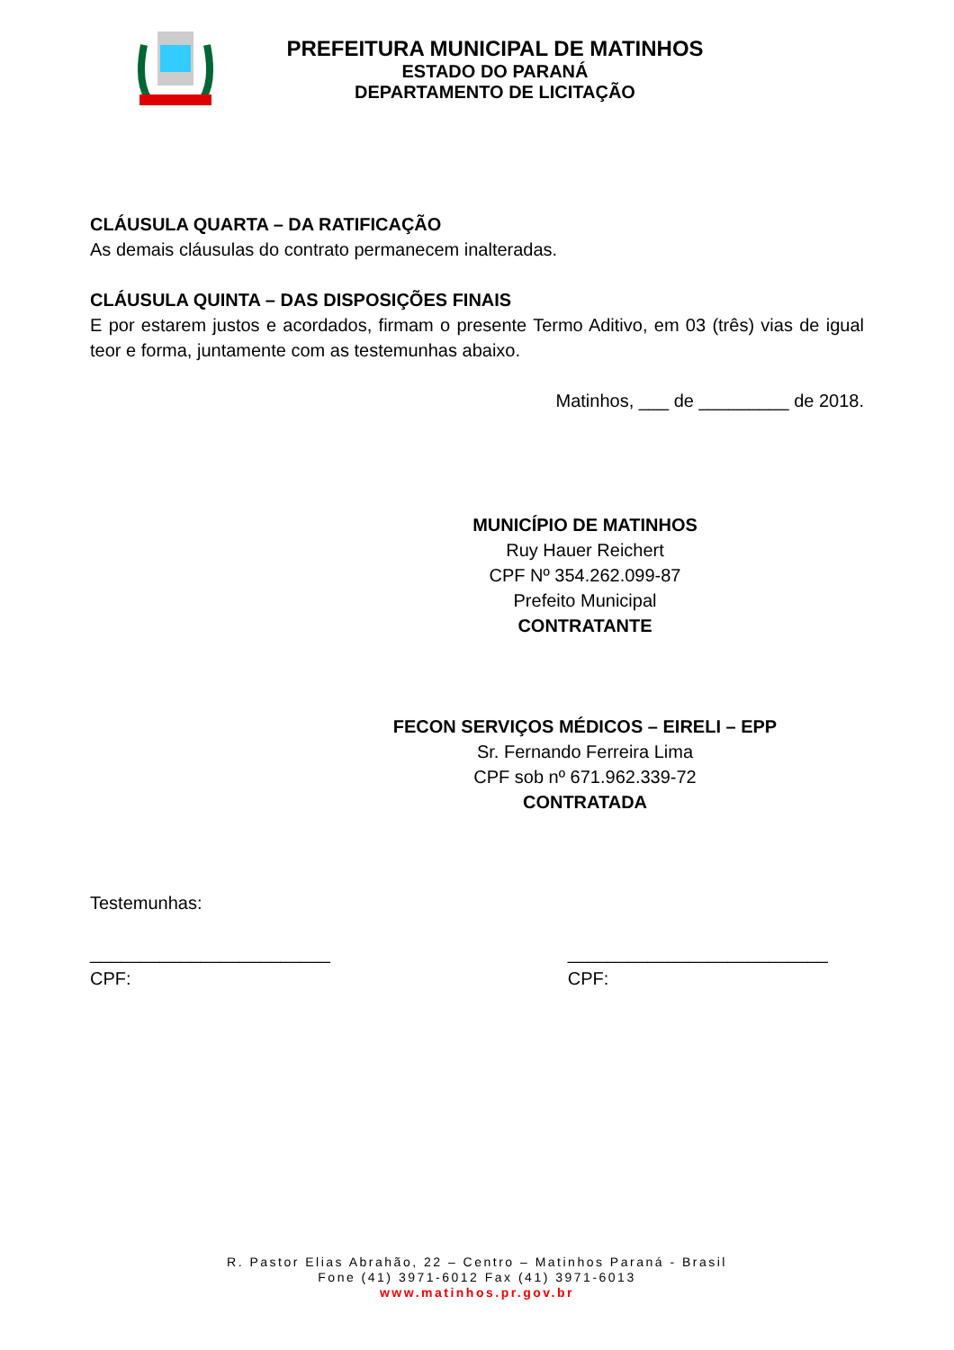PREFEITURA MUNICIPAL DE MATINHOS
ESTADO DO PARANÁ
DEPARTAMENTO DE LICITAÇÃO
CLÁUSULA QUARTA – DA RATIFICAÇÃO
As demais cláusulas do contrato permanecem inalteradas.
CLÁUSULA QUINTA – DAS DISPOSIÇÕES FINAIS
E por estarem justos e acordados, firmam o presente Termo Aditivo, em 03 (três) vias de igual teor e forma, juntamente com as testemunhas abaixo.
Matinhos, ___ de _________ de 2018.
MUNICÍPIO DE MATINHOS
Ruy Hauer Reichert
CPF Nº 354.262.099-87
Prefeito Municipal
CONTRATANTE
FECON SERVIÇOS MÉDICOS – EIRELI – EPP
Sr. Fernando Ferreira Lima
CPF sob nº 671.962.339-72
CONTRATADA
Testemunhas:
________________________
CPF:
__________________________
CPF:
R. Pastor Elias Abrahão, 22 – Centro – Matinhos Paraná - Brasil
Fone (41) 3971-6012 Fax (41) 3971-6013
www.matinhos.pr.gov.br